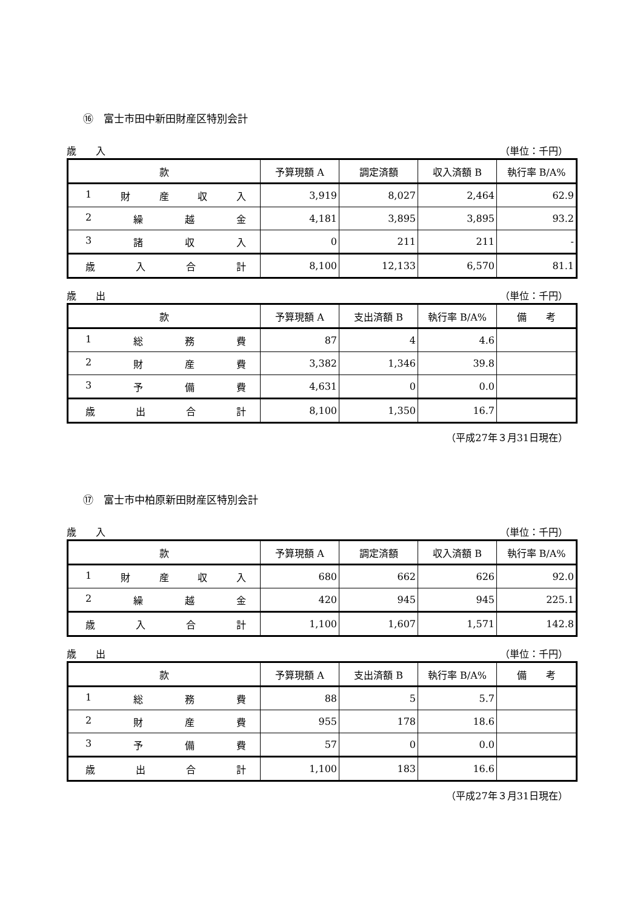⑯　富士市田中新田財産区特別会計
歳　　入 （単位：千円）
| 款 | 予算現額 A | 調定済額 | 収入済額 B | 執行率 B/A% |
| --- | --- | --- | --- | --- |
| 1 財 産 収 入 | 3,919 | 8,027 | 2,464 | 62.9 |
| 2 繰 越 金 | 4,181 | 3,895 | 3,895 | 93.2 |
| 3 諸 収 入 | 0 | 211 | 211 | - |
| 歳 入 合 計 | 8,100 | 12,133 | 6,570 | 81.1 |
歳　　出 （単位：千円）
| 款 | 予算現額 A | 支出済額 B | 執行率 B/A% | 備 考 |
| --- | --- | --- | --- | --- |
| 1 総 務 費 | 87 | 4 | 4.6 | |
| 2 財 産 費 | 3,382 | 1,346 | 39.8 | |
| 3 予 備 費 | 4,631 | 0 | 0.0 | |
| 歳 出 合 計 | 8,100 | 1,350 | 16.7 | |
（平成27年３月31日現在）
⑰　富士市中柏原新田財産区特別会計
歳　　入 （単位：千円）
| 款 | 予算現額 A | 調定済額 | 収入済額 B | 執行率 B/A% |
| --- | --- | --- | --- | --- |
| 1 財 産 収 入 | 680 | 662 | 626 | 92.0 |
| 2 繰 越 金 | 420 | 945 | 945 | 225.1 |
| 歳 入 合 計 | 1,100 | 1,607 | 1,571 | 142.8 |
歳　　出 （単位：千円）
| 款 | 予算現額 A | 支出済額 B | 執行率 B/A% | 備 考 |
| --- | --- | --- | --- | --- |
| 1 総 務 費 | 88 | 5 | 5.7 | |
| 2 財 産 費 | 955 | 178 | 18.6 | |
| 3 予 備 費 | 57 | 0 | 0.0 | |
| 歳 出 合 計 | 1,100 | 183 | 16.6 | |
（平成27年３月31日現在）